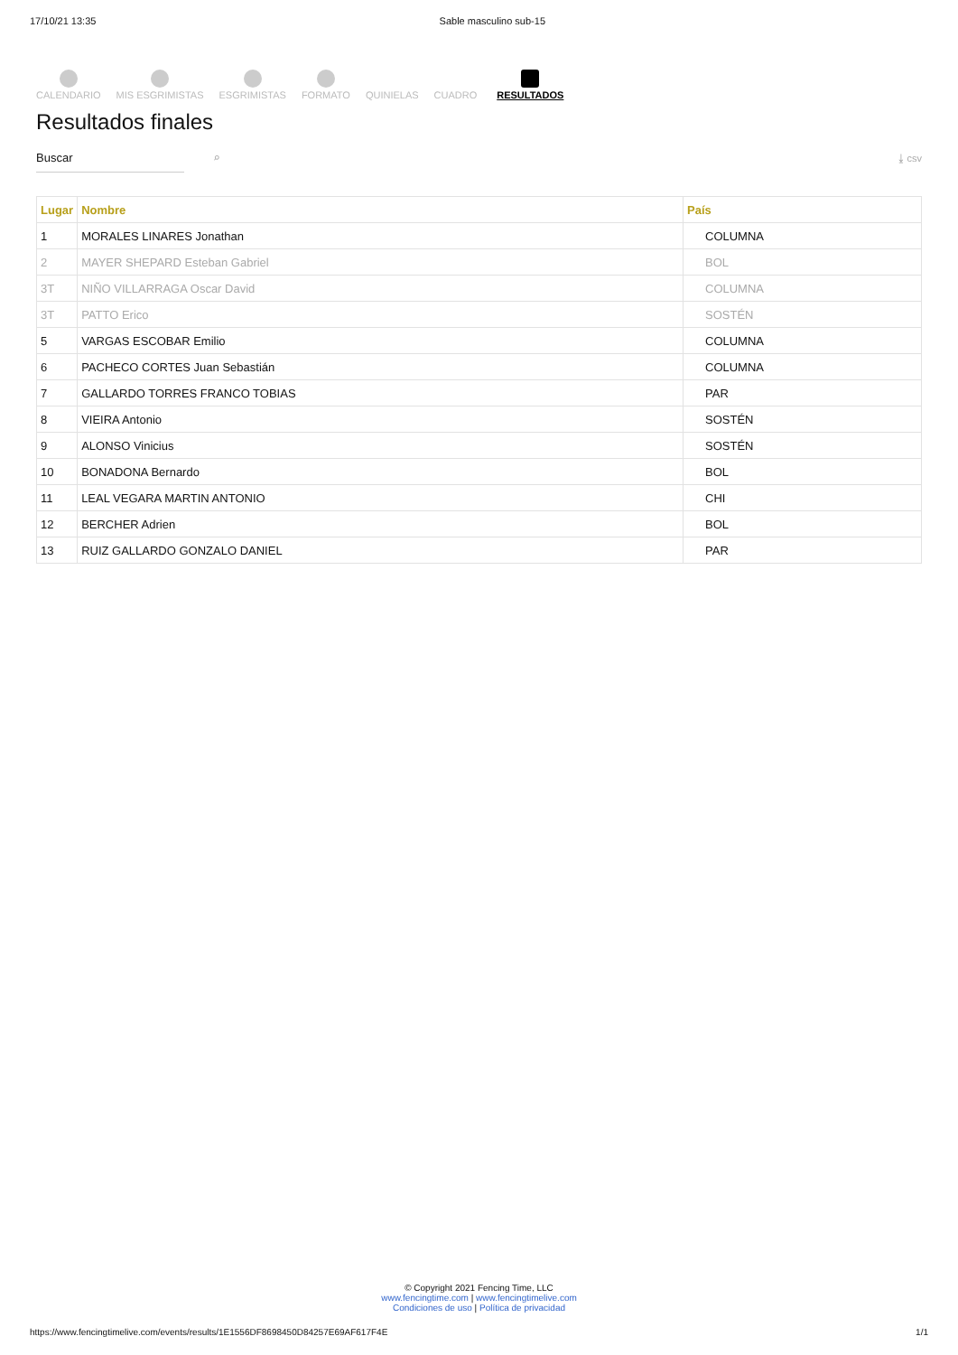17/10/21 13:35 Sable masculino sub-15
CALENDARIO MIS ESGRIMISTAS ESGRIMISTAS FORMATO QUINIELAS CUADRO RESULTADOS
Resultados finales
Buscar ⌕ ⤓ csv
| Lugar | Nombre | País |
| --- | --- | --- |
| 1 | MORALES LINARES Jonathan | COLUMNA |
| 2 | MAYER SHEPARD Esteban Gabriel | BOL |
| 3T | NIÑO VILLARRAGA Oscar David | COLUMNA |
| 3T | PATTO Erico | SOSTÉN |
| 5 | VARGAS ESCOBAR Emilio | COLUMNA |
| 6 | PACHECO CORTES Juan Sebastián | COLUMNA |
| 7 | GALLARDO TORRES FRANCO TOBIAS | PAR |
| 8 | VIEIRA Antonio | SOSTÉN |
| 9 | ALONSO Vinicius | SOSTÉN |
| 10 | BONADONA Bernardo | BOL |
| 11 | LEAL VEGARA MARTIN ANTONIO | CHI |
| 12 | BERCHER Adrien | BOL |
| 13 | RUIZ GALLARDO GONZALO DANIEL | PAR |
© Copyright 2021 Fencing Time, LLC
www.fencingtime.com | www.fencingtimelive.com
Condiciones de uso | Política de privacidad
https://www.fencingtimelive.com/events/results/1E1556DF8698450D84257E69AF617F4E 1/1